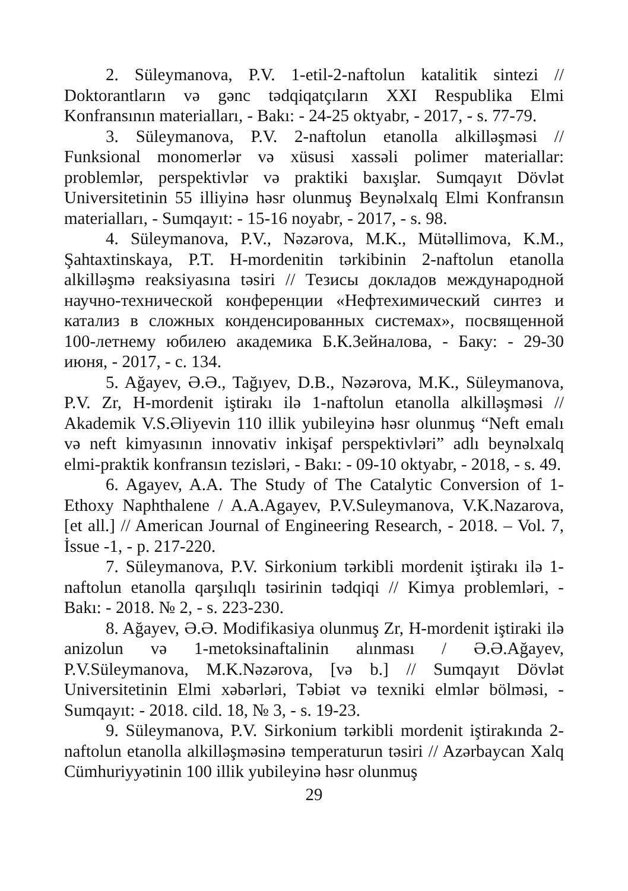2. Süleymanova, P.V. 1-etil-2-naftolun katalitik sintezi // Doktorantların və gənc tədqiqatçıların XXI Respublika Elmi Konfransının materialları, - Bakı: - 24-25 oktyabr, - 2017, - s. 77-79.
3. Süleymanova, P.V. 2-naftolun etanolla alkilləşməsi // Funksional monomerlər və xüsusi xassəli polimer materiallar: problemlər, perspektivlər və praktiki baxışlar. Sumqayıt Dövlət Universitetinin 55 illiyinə həsr olunmuş Beynəlxalq Elmi Konfransın materialları, - Sumqayıt: - 15-16 noyabr, - 2017, - s. 98.
4. Süleymanova, P.V., Nəzərova, M.K., Mütəllimova, K.M., Şahtaxtinskaya, P.T. H-mordenitin tərkibinin 2-naftolun etanolla alkilləşmə reaksiyasına təsiri // Тезисы докладов международной научно-технической конференции «Нефтехимический синтез и катализ в сложных конденсированных системах», посвященной 100-летнему юбилею академика Б.К.Зейналова, - Баку: - 29-30 июня, - 2017, - с. 134.
5. Ağayev, Ə.Ə., Tağıyev, D.B., Nəzərova, M.K., Süleymanova, P.V. Zr, H-mordenit iştirakı ilə 1-naftolun etanolla alkilləşməsi // Akademik V.S.Əliyevin 110 illik yubileyinə həsr olunmuş “Neft emalı və neft kimyasının innovativ inkişaf perspektivləri” adlı beynəlxalq elmi-praktik konfransın tezisləri, - Bakı: - 09-10 oktyabr, - 2018, - s. 49.
6. Agayev, A.A. The Study of The Catalytic Conversion of 1-Ethoxy Naphthalene / A.A.Agayev, P.V.Suleymanova, V.K.Nazarova, [et all.] // American Journal of Engineering Research, - 2018. – Vol. 7, İssue -1, - p. 217-220.
7. Süleymanova, P.V. Sirkonium tərkibli mordenit iştirakı ilə 1-naftolun etanolla qarşılıqlı təsirinin tədqiqi // Kimya problemləri, - Bakı: - 2018. № 2, - s. 223-230.
8. Ağayev, Ə.Ə. Modifikasiya olunmuş Zr, H-mordenit iştiraki ilə anizolun və 1-metoksinaftalinin alınması / Ə.Ə.Ağayev, P.V.Süleymanova, M.K.Nəzərova, [və b.] // Sumqayıt Dövlət Universitetinin Elmi xəbərləri, Təbiət və texniki elmlər bölməsi, - Sumqayıt: - 2018. cild. 18, № 3, - s. 19-23.
9. Süleymanova, P.V. Sirkonium tərkibli mordenit iştirakında 2-naftolun etanolla alkilləşməsinə temperaturun təsiri // Azərbaycan Xalq Cümhuriyyətinin 100 illik yubileyinə həsr olunmuş
29